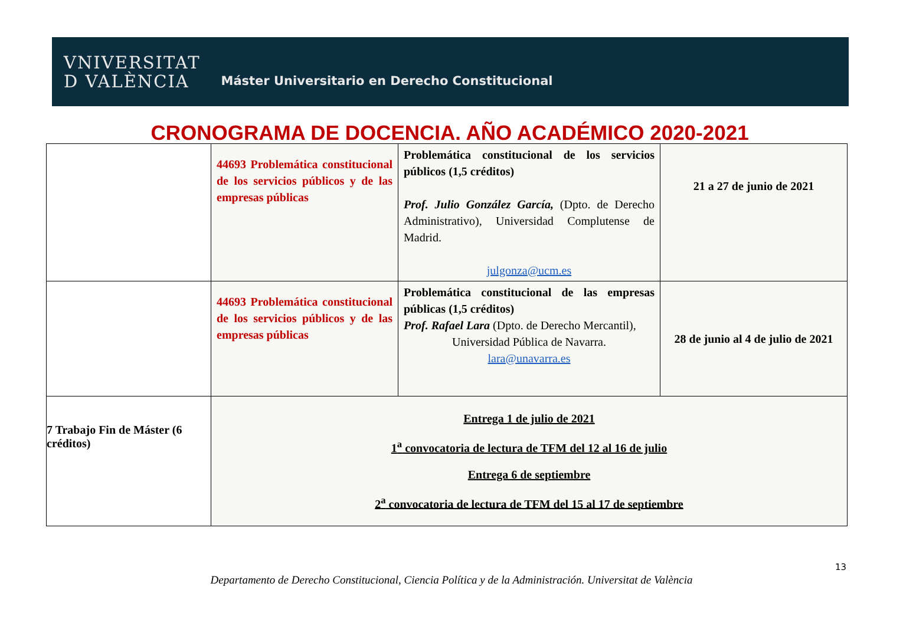VNIVERSITAT
D VALÈNCIA
Máster Universitario en Derecho Constitucional
CRONOGRAMA DE DOCENCIA. AÑO ACADÉMICO 2020-2021
| | 44693 Problemática constitucional de los servicios públicos y de las empresas públicas | Problemática constitucional de los servicios públicos (1,5 créditos) Prof. Julio González García, (Dpto. de Derecho Administrativo), Universidad Complutense de Madrid. julgonza@ucm.es | 21 a 27 de junio de 2021 |
| | 44693 Problemática constitucional de los servicios públicos y de las empresas públicas | Problemática constitucional de las empresas públicas (1,5 créditos) Prof. Rafael Lara (Dpto. de Derecho Mercantil), Universidad Pública de Navarra. lara@unavarra.es | 28 de junio al 4 de julio de 2021 |
| 7 Trabajo Fin de Máster (6 créditos) | Entrega 1 de julio de 2021 1<sup>a</sup> convocatoria de lectura de TFM del 12 al 16 de julio Entrega 6 de septiembre 2<sup>a</sup> convocatoria de lectura de TFM del 15 al 17 de septiembre | | |
13
Departamento de Derecho Constitucional, Ciencia Política y de la Administración. Universitat de València